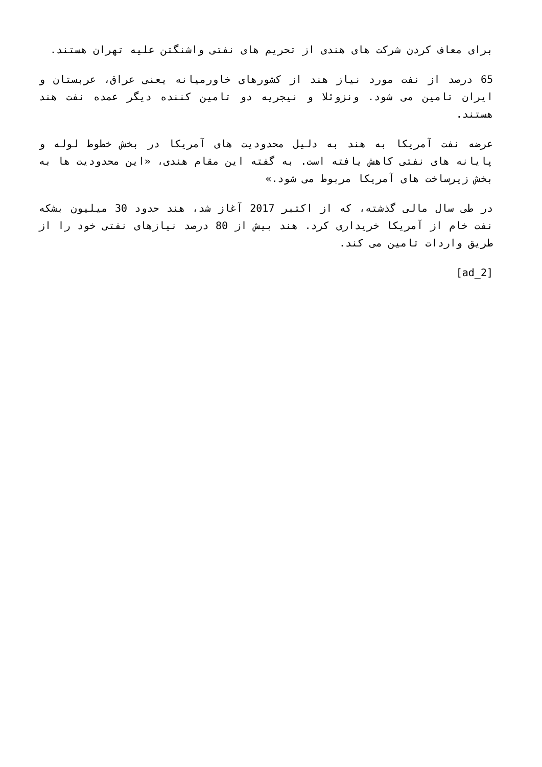برای معاف کردن شرکت های هندی از تحریم های نفتی واشنگتن علیه تهران هستند.
65 درصد از نفت مورد نیاز هند از کشورهای خاورمیانه یعنی عراق، عربستان و ایران تامین می شود. ونزوئلا و نیجریه دو تامین کننده دیگر عمده نفت هند هستند.
عرضه نفت آمریکا به هند به دلیل محدودیت های آمریکا در بخش خطوط لوله و پایانه های نفتی کاهش یافته است. به گفته این مقام هندی، «این محدودیت ها به بخش زیرساخت های آمریکا مربوط می شود.»
در طی سال مالی گذشته، که از اکتبر 2017 آغاز شد، هند حدود 30 میلیون بشکه نفت خام از آمریکا خریداری کرد. هند بیش از 80 درصد نیازهای نفتی خود را از طریق واردات تامین می کند.
[ad_2]